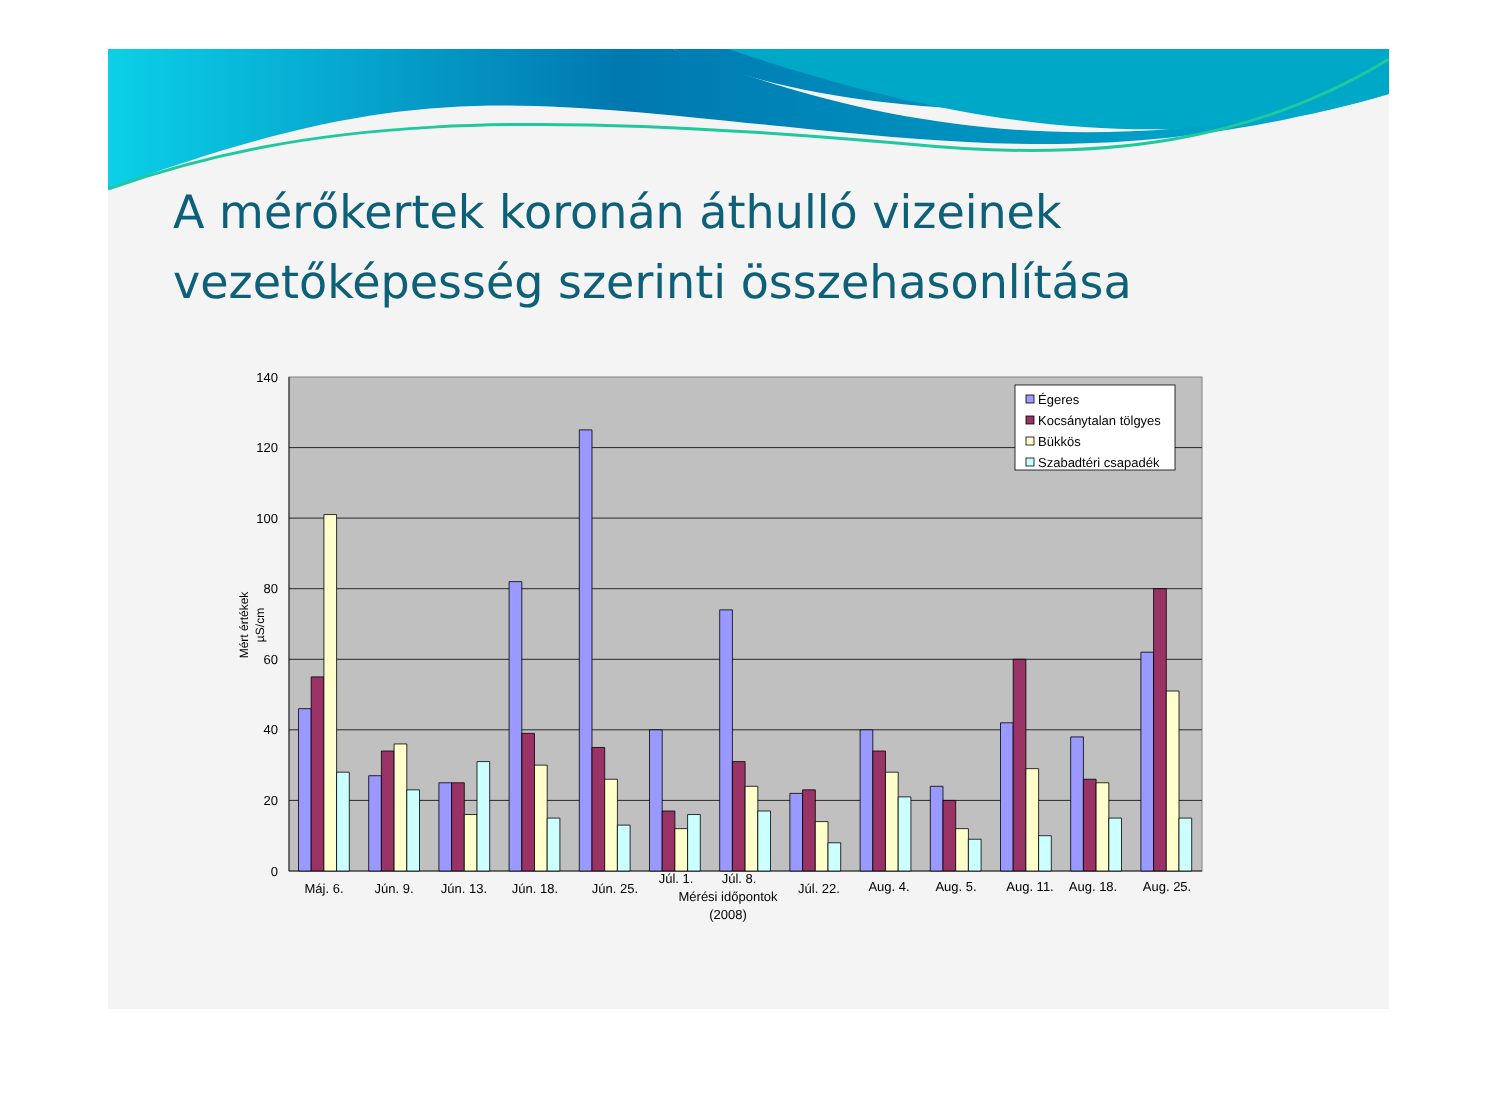A mérőkertek koronán áthulló vizeinek vezetőképesség szerinti összehasonlítása
0
20
40
60
80
100
120
140
Mért értékek
µS/cm
Máj. 6.
Jún. 9.
Jún. 13.
Jún. 18.
Jún. 25.
Júl. 1.
Júl. 8.
Júl. 22.
Aug. 4.
Aug. 5.
Aug. 11.
Aug. 18.
Aug. 25.
Mérési időpontok
(2008)
Égeres
Kocsánytalan tölgyes
Bükkös
Szabadtéri csapadék